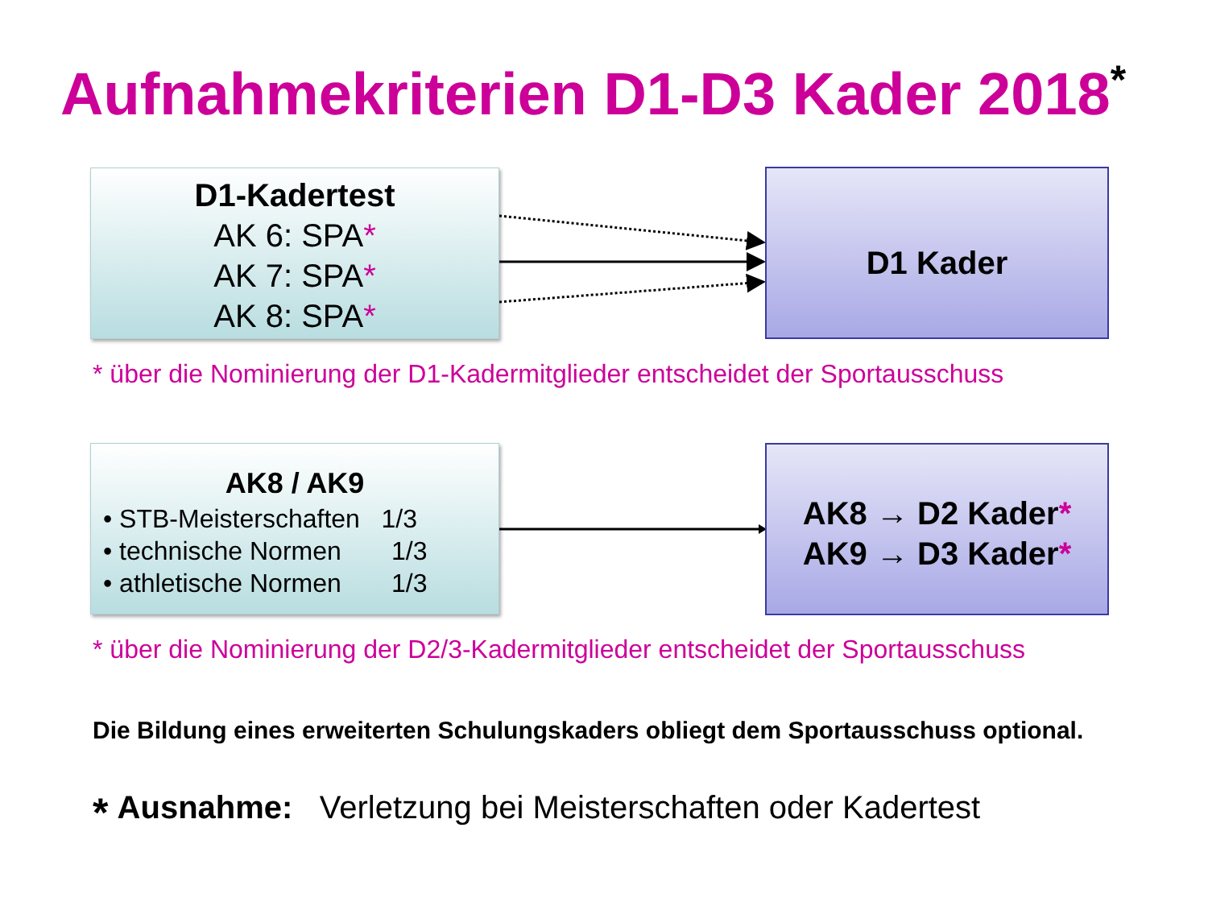Aufnahmekriterien D1-D3 Kader 2018<sup>*</sup>
D1-Kadertest
AK 6: SPA*
AK 7: SPA*
AK 8: SPA*
D1 Kader
* über die Nominierung der D1-Kadermitglieder entscheidet der Sportausschuss
AK8 / AK9
• STB-Meisterschaften 1/3
• technische Normen 1/3
• athletische Normen 1/3
AK8 → D2 Kader*
AK9 → D3 Kader*
* über die Nominierung der D2/3-Kadermitglieder entscheidet der Sportausschuss
Die Bildung eines erweiterten Schulungskaders obliegt dem Sportausschuss optional.
* Ausnahme: Verletzung bei Meisterschaften oder Kadertest